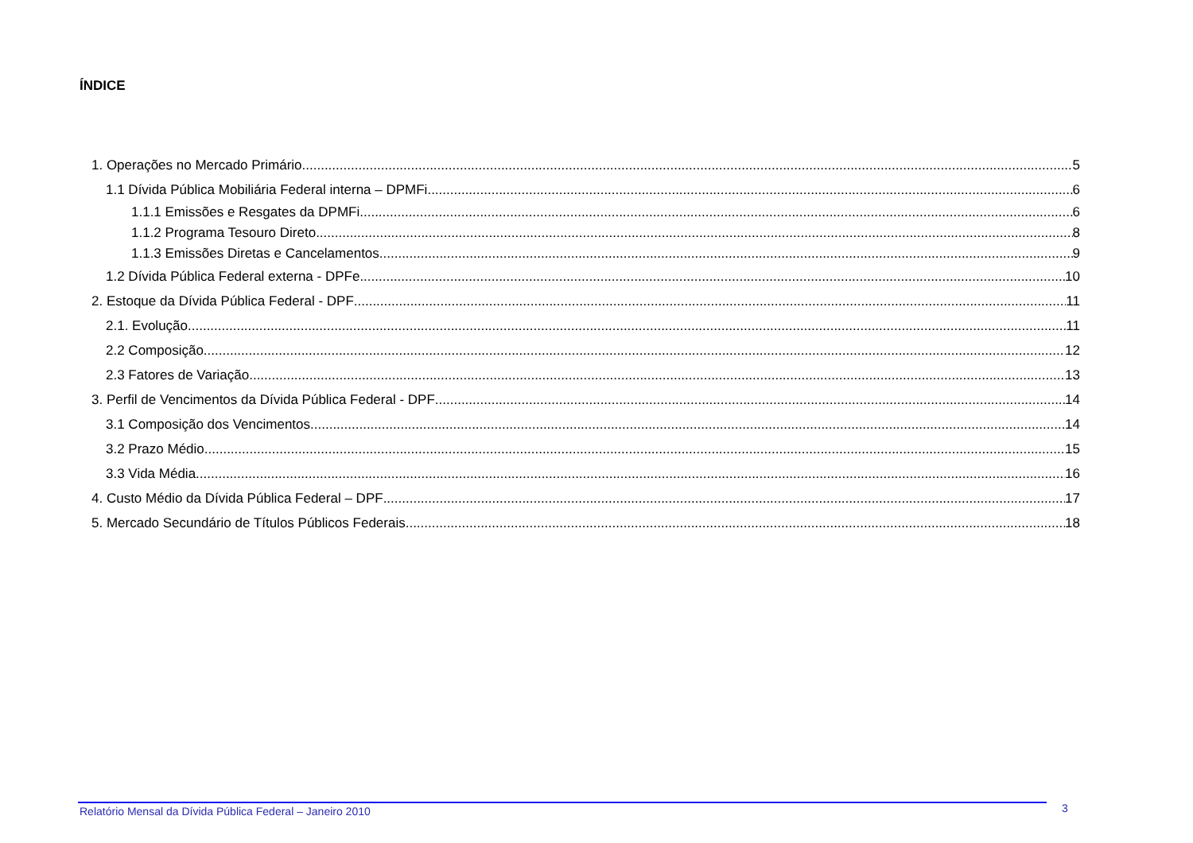ÍNDICE
1. Operações no Mercado Primário 5
1.1 Dívida Pública Mobiliária Federal interna – DPMFi 6
1.1.1 Emissões e Resgates da DPMFi 6
1.1.2 Programa Tesouro Direto 8
1.1.3 Emissões Diretas e Cancelamentos 9
1.2 Dívida Pública Federal externa - DPFe 10
2. Estoque da Dívida Pública Federal - DPF 11
2.1. Evolução 11
2.2 Composição 12
2.3 Fatores de Variação 13
3. Perfil de Vencimentos da Dívida Pública Federal - DPF 14
3.1 Composição dos Vencimentos 14
3.2 Prazo Médio 15
3.3 Vida Média 16
4. Custo Médio da Dívida Pública Federal – DPF 17
5. Mercado Secundário de Títulos Públicos Federais 18
Relatório Mensal da Dívida Pública Federal – Janeiro 2010
3